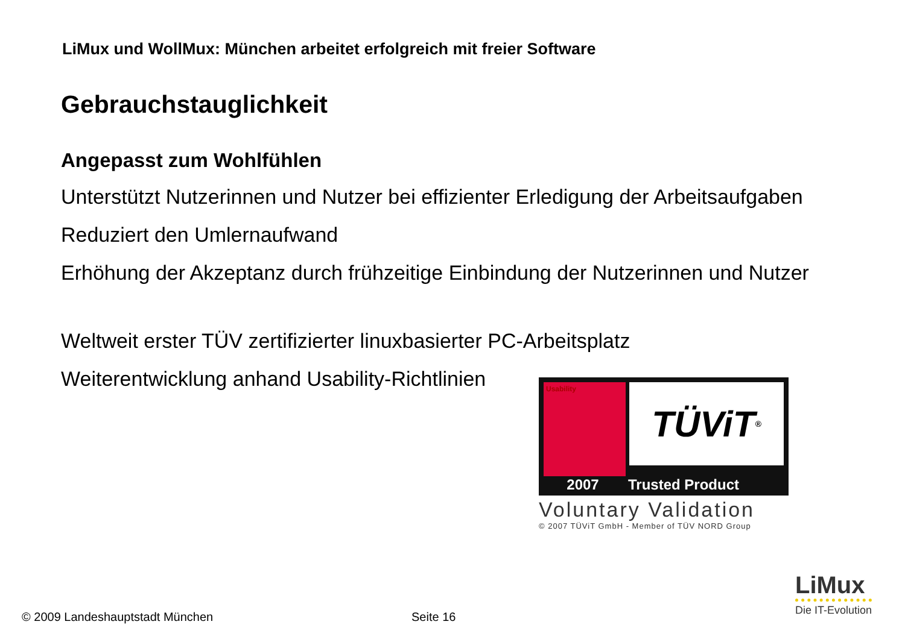LiMux und WollMux: München arbeitet erfolgreich mit freier Software
Gebrauchstauglichkeit
Angepasst zum Wohlfühlen
Unterstützt Nutzerinnen und Nutzer bei effizienter Erledigung der Arbeitsaufgaben
Reduziert den Umlernaufwand
Erhöhung der Akzeptanz durch frühzeitige Einbindung der Nutzerinnen und Nutzer
Weltweit erster TÜV zertifizierter linuxbasierter PC-Arbeitsplatz
Weiterentwicklung anhand Usability-Richtlinien
Usability
TÜViT<sup>®</sup>
2007 Trusted Product
Voluntary Validation
© 2007 TÜViT GmbH - Member of TÜV NORD Group
© 2009 Landeshauptstadt München
Seite 16
LiMux
Die IT-Evolution